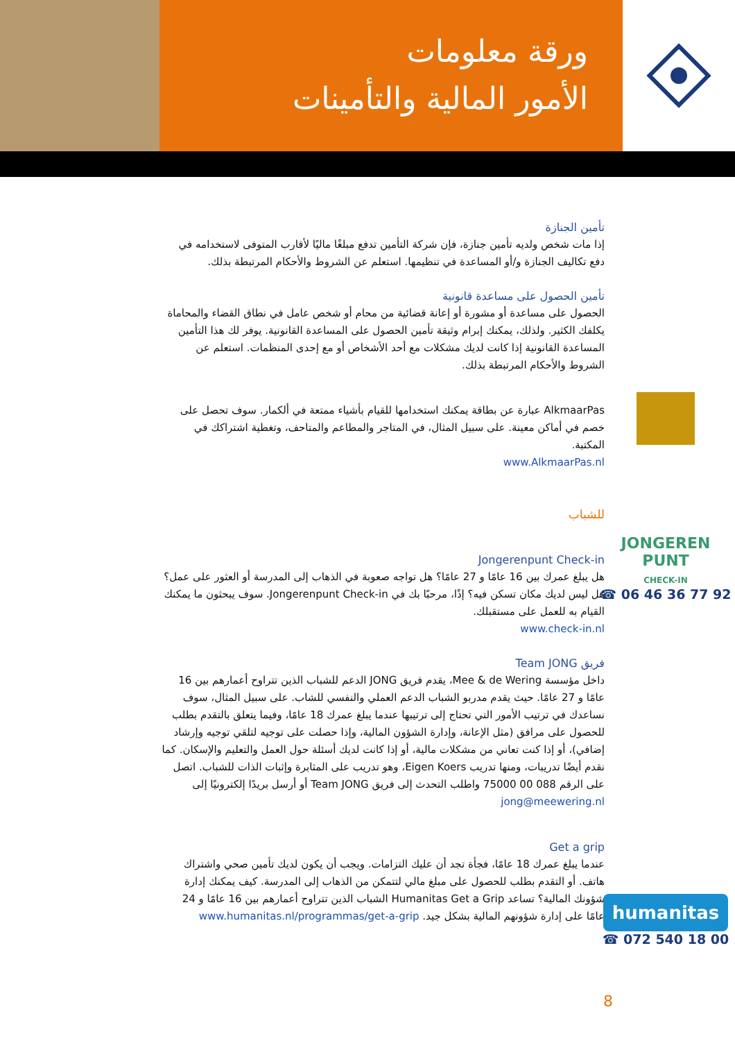ورقة معلومات
الأمور المالية والتأمينات
تأمين الجنازة
إذا مات شخص ولديه تأمين جنازة، فإن شركة التأمين تدفع مبلغًا ماليًا لأقارب المتوفى لاستخدامه في دفع تكاليف الجنازة و/أو المساعدة في تنظيمها. استعلم عن الشروط والأحكام المرتبطة بذلك.
تأمين الحصول على مساعدة قانونية
الحصول على مساعدة أو مشورة أو إعانة قضائية من محام أو شخص عامل في نطاق القضاء والمحاماة يكلفك الكثير. ولذلك، يمكنك إبرام وثيقة تأمين الحصول على المساعدة القانونية. يوفر لك هذا التأمين المساعدة القانونية إذا كانت لديك مشكلات مع أحد الأشخاص أو مع إحدى المنظمات. استعلم عن الشروط والأحكام المرتبطة بذلك.
AlkmaarPas عبارة عن بطاقة يمكنك استخدامها للقيام بأشياء ممتعة في ألكمار. سوف تحصل على خصم في أماكن معينة. على سبيل المثال، في المتاجر والمطاعم والمتاحف، وتغطية اشتراكك في المكتبة.
www.AlkmaarPas.nl
للشباب
Jongerenpunt Check-in
هل يبلغ عمرك بين 16 عامًا و 27 عامًا؟ هل تواجه صعوبة في الذهاب إلى المدرسة أو العثور على عمل؟ هل ليس لديك مكان تسكن فيه؟ إذًا، مرحبًا بك في Jongerenpunt Check-in. سوف يبحثون ما يمكنك القيام به للعمل على مستقبلك.
www.check-in.nl
فريق Team JONG
داخل مؤسسة Mee & de Wering، يقدم فريق JONG الدعم للشباب الذين تتراوح أعمارهم بين 16 عامًا و 27 عامًا. حيث يقدم مدربو الشباب الدعم العملي والنفسي للشاب. على سبيل المثال، سوف نساعدك في ترتيب الأمور التي تحتاج إلى ترتيبها عندما يبلغ عمرك 18 عامًا، وفيما يتعلق بالتقدم بطلب للحصول على مرافق (مثل الإعانة، وإدارة الشؤون المالية، وإذا حصلت على توجيه لتلقي توجيه وإرشاد إضافي)، أو إذا كنت تعاني من مشكلات مالية، أو إذا كانت لديك أسئلة حول العمل والتعليم والإسكان. كما نقدم أيضًا تدريبات، ومنها تدريب Eigen Koers، وهو تدريب على المثابرة وإثبات الذات للشباب. اتصل على الرقم 088 00 75000 واطلب التحدث إلى فريق Team JONG أو أرسل بريدًا إلكترونيًا إلى jong@meewering.nl
Get a grip
عندما يبلغ عمرك 18 عامًا، فجأة تجد أن عليك التزامات. ويجب أن يكون لديك تأمين صحي واشتراك هاتف. أو التقدم بطلب للحصول على مبلغ مالي لتتمكن من الذهاب إلى المدرسة. كيف يمكنك إدارة شؤونك المالية؟ تساعد Humanitas Get a Grip الشباب الذين تتراوح أعمارهم بين 16 عامًا و 24 عامًا على إدارة شؤونهم المالية بشكل جيد. www.humanitas.nl/programmas/get-a-grip
JONGEREN
PUNT
CHECK-IN
☎ 06 46 36 77 92
humanitas
☎ 072 540 18 00
8